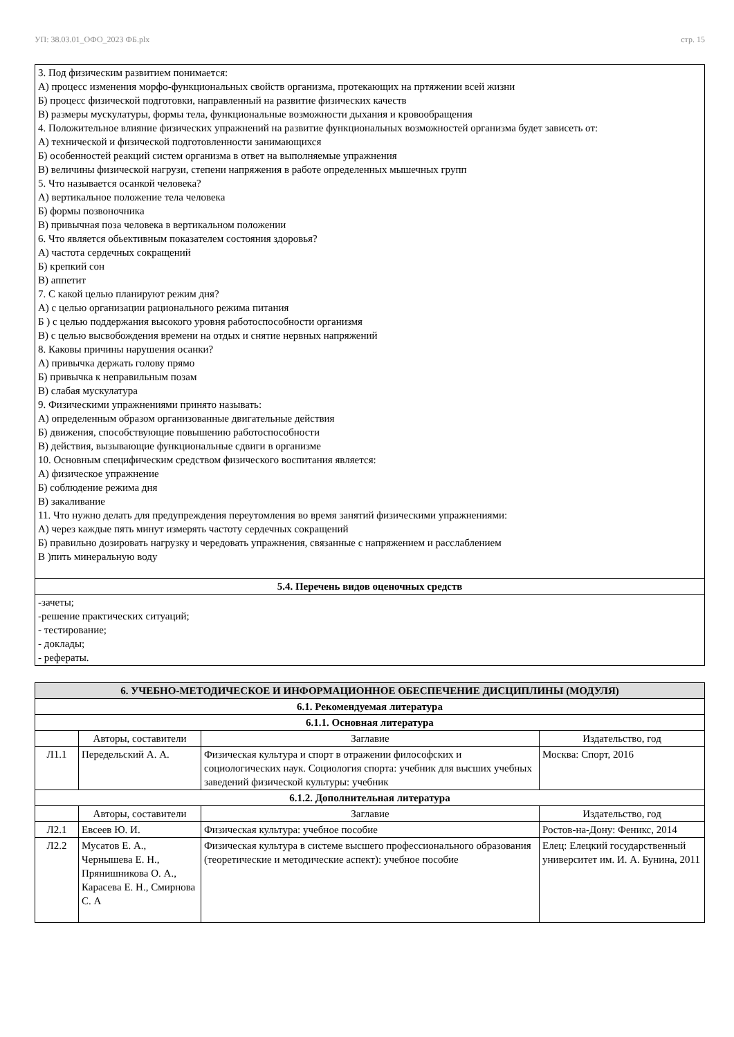УП: 38.03.01_ОФО_2023 ФБ.plx стр. 15
| 3. Под физическим развитием понимается: А) процесс изменения морфо-функциональных свойств организма, протекающих на пртяжении всей жизни Б) процесс физической подготовки, направленный на развитие физических качеств В) размеры мускулатуры, формы тела, функциональные возможности дыхания и кровообращения 4. Положительное влияние физических упражнений на развитие функциональных возможностей организма будет зависеть от: А) технической и физической подготовленности занимающихся Б) особенностей реакций систем организма в ответ на выполняемые упражнения В) величины физической нагрузи, степени напряжения в работе определенных мышечных групп 5. Что называется осанкой человека? А) вертикальное положение тела человека Б) формы позвоночника В) привычная поза человека в вертикальном положении 6. Что является обьективным показателем состояния здоровья? А) частота сердечных сокращений Б) крепкий сон В) аппетит 7. С какой целью планируют режим дня? А) с целью организации рационального режима питания Б ) с целью поддержания высокого уровня работоспособности организмя В) с целью высвобождения времени на отдых и снятие нервных напряжений 8. Каковы причины нарушения осанки? А) привычка держать голову прямо Б) привычка к неправильным позам В) слабая мускулатура 9. Физическими упражнениями принято называть: А) определенным образом организованные двигательные действия Б) движения, способствующие повышению работоспособности В) действия, вызывающие функциональные сдвиги в организме 10. Основным специфическим средством физического воспитания является: А) физическое упражнение Б) соблюдение режима дня В) закаливание 11. Что нужно делать для предупреждения переутомления во время занятий физическими упражнениями: А) через каждые пять минут измерять частоту сердечных сокращений Б) правильно дозировать нагрузку и чередовать упражнения, связанные с напряжением и расслаблением В )пить минеральную воду |
| 5.4. Перечень видов оценочных средств |
| -зачеты; -решение практических ситуаций; - тестирование; - доклады; - рефераты. |
| 6. УЧЕБНО-МЕТОДИЧЕСКОЕ И ИНФОРМАЦИОННОЕ ОБЕСПЕЧЕНИЕ ДИСЦИПЛИНЫ (МОДУЛЯ) | | | |
| --- | --- | --- | --- |
| 6.1. Рекомендуемая литература | | | |
| 6.1.1. Основная литература | | | |
| | Авторы, составители | Заглавие | Издательство, год |
| Л1.1 | Передельский А. А. | Физическая культура и спорт в отражении философских и социологических наук. Социология спорта: учебник для высших учебных заведений физической культуры: учебник | Москва: Спорт, 2016 |
| 6.1.2. Дополнительная литература | | | |
| | Авторы, составители | Заглавие | Издательство, год |
| Л2.1 | Евсеев Ю. И. | Физическая культура: учебное пособие | Ростов-на-Дону: Феникс, 2014 |
| Л2.2 | Мусатов Е. А., Чернышева Е. Н., Прянишникова О. А., Карасева Е. Н., Смирнова С. А | Физическая культура в системе высшего профессионального образования (теоретические и методические аспект): учебное пособие | Елец: Елецкий государственный университет им. И. А. Бунина, 2011 |